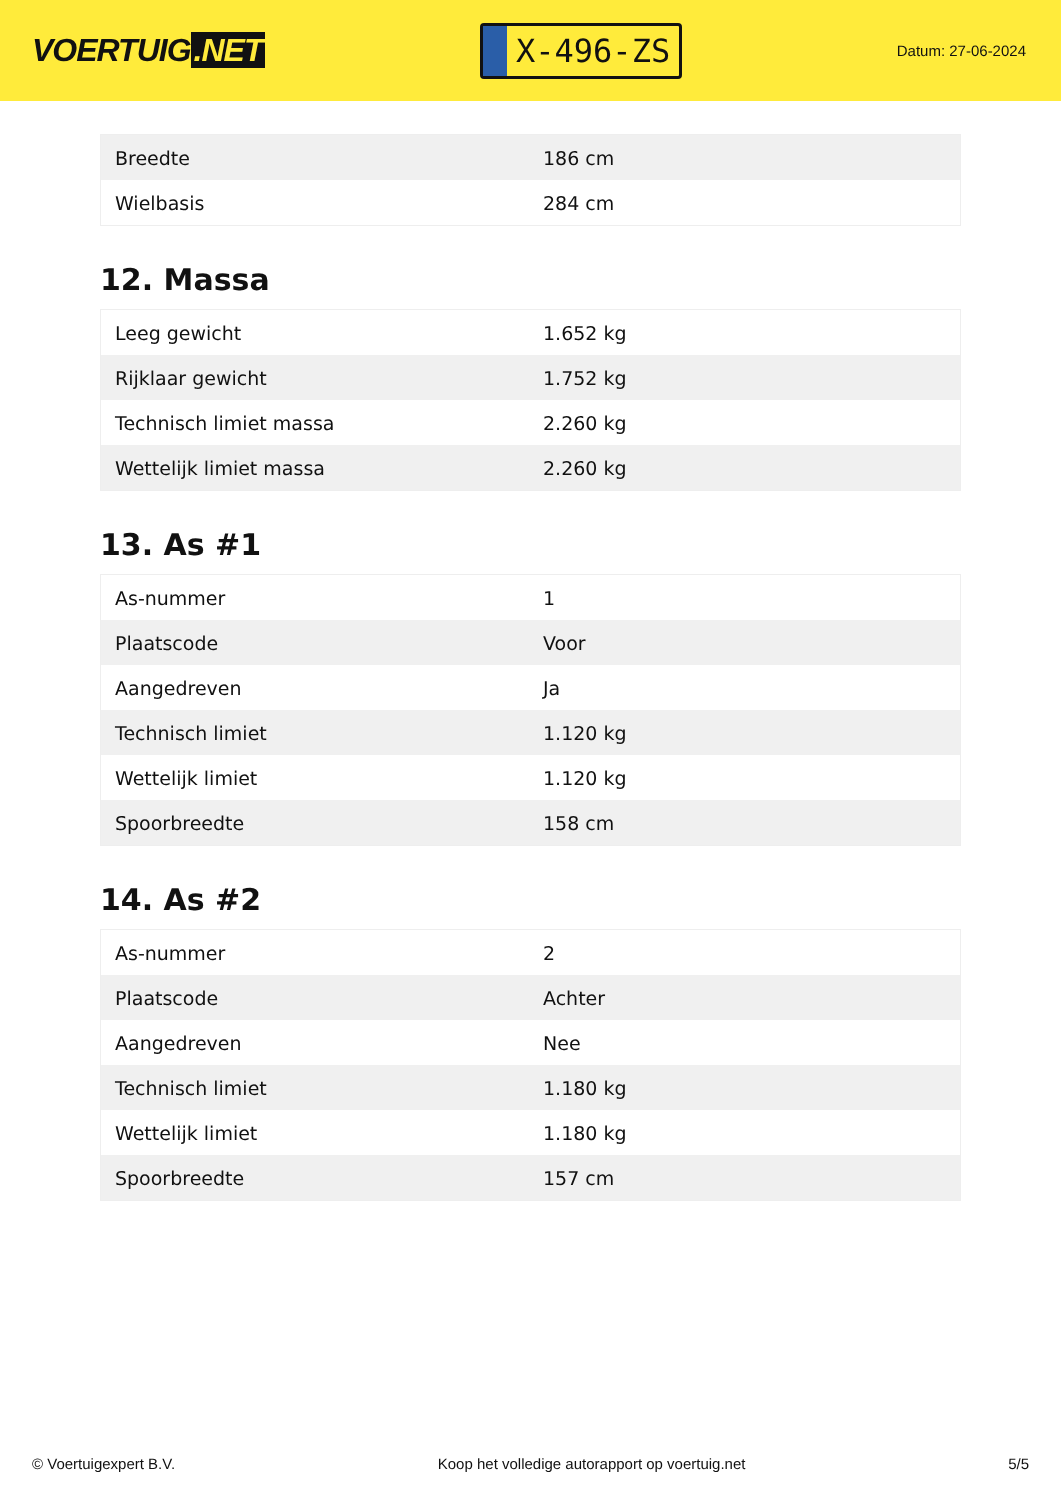VOERTUIG.NET
X-496-ZS
Datum: 27-06-2024
| Breedte | 186 cm |
| Wielbasis | 284 cm |
12. Massa
| Leeg gewicht | 1.652 kg |
| Rijklaar gewicht | 1.752 kg |
| Technisch limiet massa | 2.260 kg |
| Wettelijk limiet massa | 2.260 kg |
13. As #1
| As-nummer | 1 |
| Plaatscode | Voor |
| Aangedreven | Ja |
| Technisch limiet | 1.120 kg |
| Wettelijk limiet | 1.120 kg |
| Spoorbreedte | 158 cm |
14. As #2
| As-nummer | 2 |
| Plaatscode | Achter |
| Aangedreven | Nee |
| Technisch limiet | 1.180 kg |
| Wettelijk limiet | 1.180 kg |
| Spoorbreedte | 157 cm |
© Voertuigexpert B.V. Koop het volledige autorapport op voertuig.net 5/5